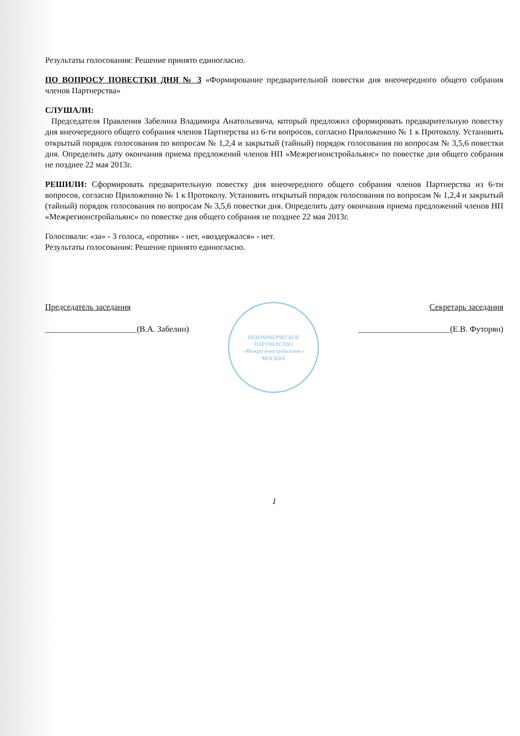Результаты голосования: Решение принято единогласно.
ПО ВОПРОСУ ПОВЕСТКИ ДНЯ № 3 «Формирование предварительной повестки дня внеочередного общего собрания членов Партнерства»
СЛУШАЛИ:
Председателя Правления Забелина Владимира Анатольевича, который предложил сформировать предварительную повестку дня внеочередного общего собрания членов Партнерства из 6-ти вопросов, согласно Приложению № 1 к Протоколу. Установить открытый порядок голосования по вопросам № 1,2,4 и закрытый (тайный) порядок голосования по вопросам № 3,5,6 повестки дня. Определить дату окончания приема предложений членов НП «Межрегионстройальянс» по повестке дня общего собрания не позднее 22 мая 2013г.
РЕШИЛИ: Сформировать предварительную повестку дня внеочередного общего собрания членов Партнерства из 6-ти вопросов, согласно Приложению № 1 к Протоколу. Установить открытый порядок голосования по вопросам № 1,2,4 и закрытый (тайный) порядок голосования по вопросам № 3,5,6 повестки дня. Определить дату окончания приема предложений членов НП «Межрегионстройальянс» по повестке дня общего собрания не позднее 22 мая 2013г.
Голосовали: «за» - 3 голоса, «против» - нет, «воздержался» - нет.
Результаты голосования: Решение принято единогласно.
Председатель заседания
______________________(В.А. Забелин)
НЕКОММЕРЧЕСКОЕ ПАРТНЕРСТВО
«Межрегионстройальянс»
МОСКВА
Секретарь заседания
______________________(Е.В. Футорян)
1